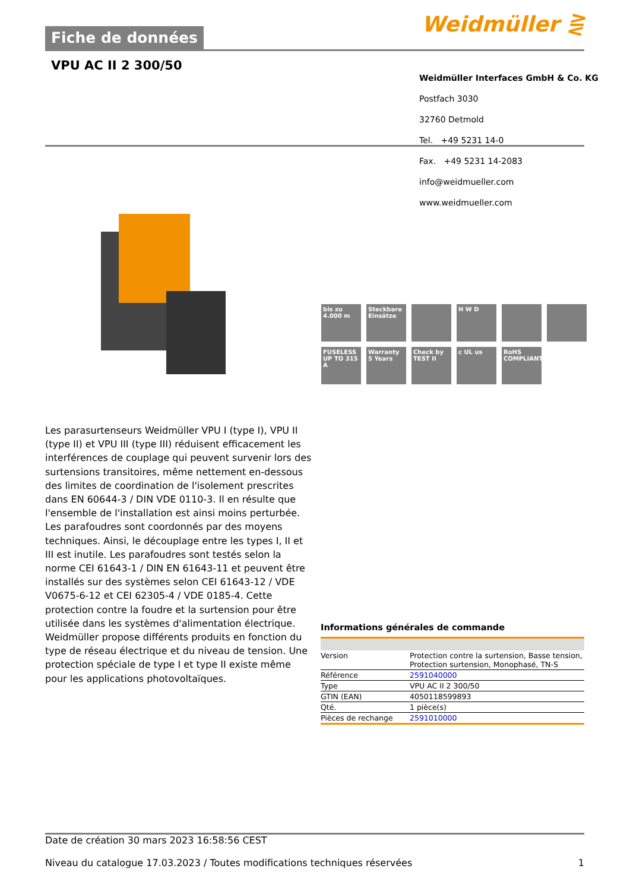Fiche de données Weidmüller ⋛
VPU AC II 2 300/50
Weidmüller Interfaces GmbH & Co. KG
Postfach 3030
32760 Detmold
Tel. +49 5231 14-0
Fax. +49 5231 14-2083
info@weidmueller.com
www.weidmueller.com
bis zu
4.000 m
Steckbare Einsätze
H W D
FUSELESS UP TO 315 A
Warranty 5 Years
Check by TEST II
c UL us
RoHS COMPLIANT
Les parasurtenseurs Weidmüller VPU I (type I), VPU II (type II) et VPU III (type III) réduisent efficacement les interférences de couplage qui peuvent survenir lors des surtensions transitoires, même nettement en-dessous des limites de coordination de l'isolement prescrites dans EN 60644-3 / DIN VDE 0110-3. Il en résulte que l'ensemble de l'installation est ainsi moins perturbée. Les parafoudres sont coordonnés par des moyens techniques. Ainsi, le découplage entre les types I, II et III est inutile. Les parafoudres sont testés selon la norme CEI 61643-1 / DIN EN 61643-11 et peuvent être installés sur des systèmes selon CEI 61643-12 / VDE V0675-6-12 et CEI 62305-4 / VDE 0185-4. Cette protection contre la foudre et la surtension pour être utilisée dans les systèmes d'alimentation électrique. Weidmüller propose différents produits en fonction du type de réseau électrique et du niveau de tension. Une protection spéciale de type I et type II existe même pour les applications photovoltaïques.
Informations générales de commande
| Version | Protection contre la surtension, Basse tension, Protection surtension, Monophasé, TN-S |
| Référence | 2591040000 |
| Type | VPU AC II 2 300/50 |
| GTIN (EAN) | 4050118599893 |
| Qté. | 1 pièce(s) |
| Pièces de rechange | 2591010000 |
Date de création 30 mars 2023 16:58:56 CEST
Niveau du catalogue 17.03.2023 / Toutes modifications techniques réservées 1